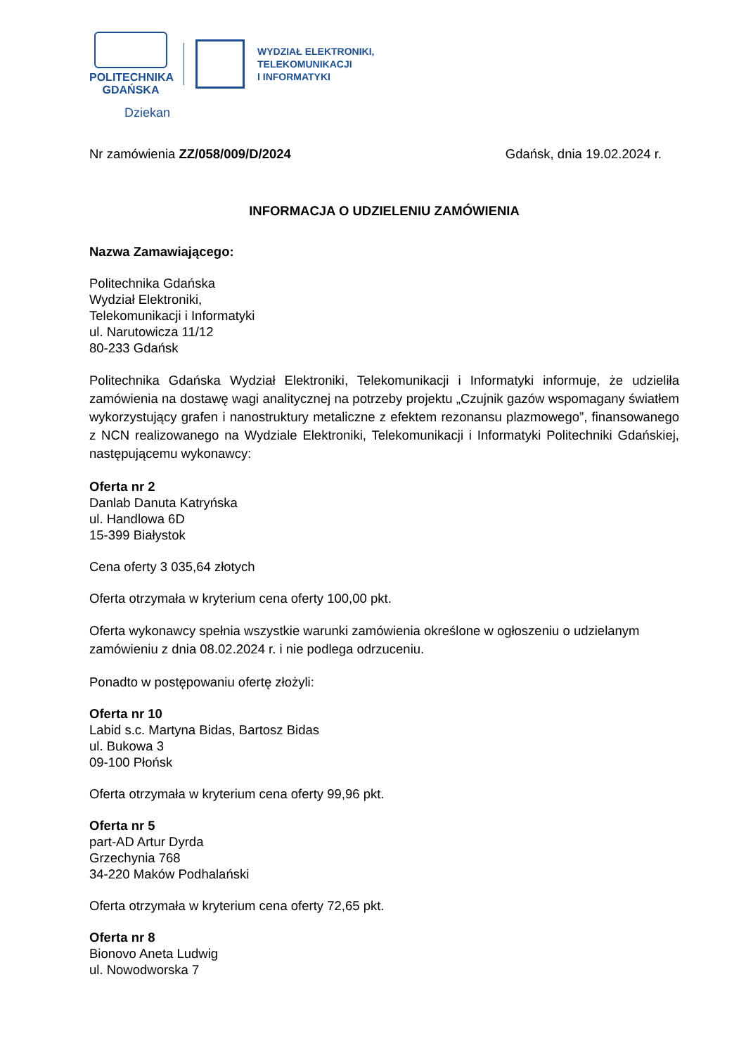POLITECHNIKA
GDAŃSKA
WYDZIAŁ ELEKTRONIKI,
TELEKOMUNIKACJI
I INFORMATYKI
Dziekan
Nr zamówienia ZZ/058/009/D/2024 Gdańsk, dnia 19.02.2024 r.
INFORMACJA O UDZIELENIU ZAMÓWIENIA
Nazwa Zamawiającego:
Politechnika Gdańska
Wydział Elektroniki,
Telekomunikacji i Informatyki
ul. Narutowicza 11/12
80-233 Gdańsk
Politechnika Gdańska Wydział Elektroniki, Telekomunikacji i Informatyki informuje, że udzieliła zamówienia na dostawę wagi analitycznej na potrzeby projektu „Czujnik gazów wspomagany światłem wykorzystujący grafen i nanostruktury metaliczne z efektem rezonansu plazmowego”, finansowanego z NCN realizowanego na Wydziale Elektroniki, Telekomunikacji i Informatyki Politechniki Gdańskiej, następującemu wykonawcy:
Oferta nr 2
Danlab Danuta Katryńska
ul. Handlowa 6D
15-399 Białystok
Cena oferty 3 035,64 złotych
Oferta otrzymała w kryterium cena oferty 100,00 pkt.
Oferta wykonawcy spełnia wszystkie warunki zamówienia określone w ogłoszeniu o udzielanym zamówieniu z dnia 08.02.2024 r. i nie podlega odrzuceniu.
Ponadto w postępowaniu ofertę złożyli:
Oferta nr 10
Labid s.c. Martyna Bidas, Bartosz Bidas
ul. Bukowa 3
09-100 Płońsk
Oferta otrzymała w kryterium cena oferty 99,96 pkt.
Oferta nr 5
part-AD Artur Dyrda
Grzechynia 768
34-220 Maków Podhalański
Oferta otrzymała w kryterium cena oferty 72,65 pkt.
Oferta nr 8
Bionovo Aneta Ludwig
ul. Nowodworska 7